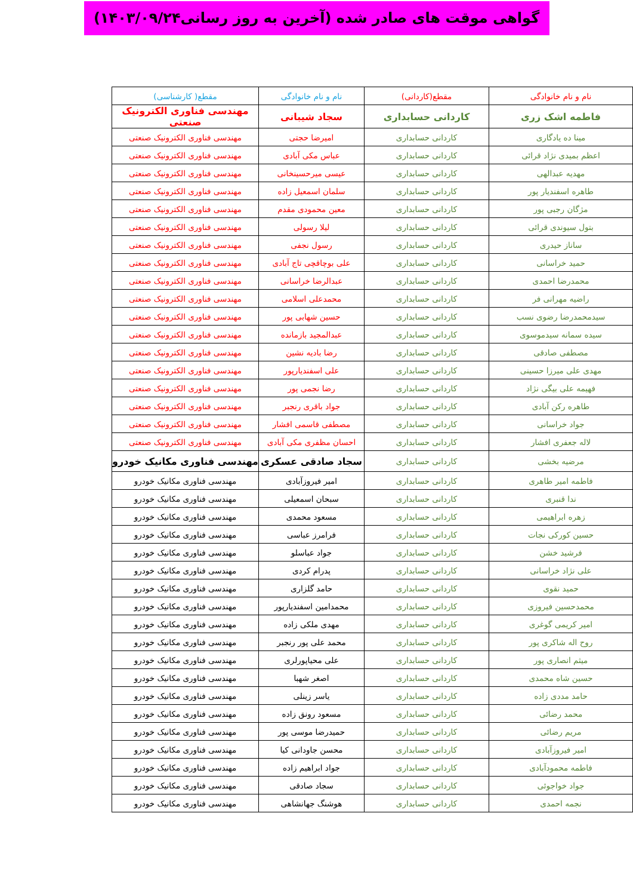گواهی موقت های صادر شده (آخرین به روز رسانی۱۴۰۳/۰۹/۲۴)
| نام و نام خانوادگی | مقطع(کاردانی) | نام و نام خانوادگی | مقطع( کارشناسی) |
| --- | --- | --- | --- |
| فاطمه اشک زری | کاردانی حسابداری | سجاد شیبانی | مهندسی فناوری الکترونیک صنعتی |
| مینا ده یادگاری | کاردانی حسابداری | امیرضا حجتی | مهندسی فناوری الکترونیک صنعتی |
| اعظم بمیدی نژاد قرائی | کاردانی حسابداری | عباس مکی آبادی | مهندسی فناوری الکترونیک صنعتی |
| مهدیه عبدالهی | کاردانی حسابداری | عیسی میرحسینخانی | مهندسی فناوری الکترونیک صنعتی |
| طاهره اسفندیار پور | کاردانی حسابداری | سلمان اسمعیل زاده | مهندسی فناوری الکترونیک صنعتی |
| مژگان رجبی پور | کاردانی حسابداری | معین محمودی مقدم | مهندسی فناوری الکترونیک صنعتی |
| بتول سیوندی قرائی | کاردانی حسابداری | لیلا رسولی | مهندسی فناوری الکترونیک صنعتی |
| ساناز حیدری | کاردانی حسابداری | رسول نجفی | مهندسی فناوری الکترونیک صنعتی |
| حمید خراسانی | کاردانی حسابداری | علی بوچاقچی تاج آبادی | مهندسی فناوری الکترونیک صنعتی |
| محمدرضا احمدی | کاردانی حسابداری | عبدالرضا خراسانی | مهندسی فناوری الکترونیک صنعتی |
| راضیه مهرانی فر | کاردانی حسابداری | محمدعلی اسلامی | مهندسی فناوری الکترونیک صنعتی |
| سیدمحمدرضا رضوی نسب | کاردانی حسابداری | حسین شهابی پور | مهندسی فناوری الکترونیک صنعتی |
| سیده سمانه سیدموسوی | کاردانی حسابداری | عبدالمجید بازمانده | مهندسی فناوری الکترونیک صنعتی |
| مصطفی صادقی | کاردانی حسابداری | رضا بادیه نشین | مهندسی فناوری الکترونیک صنعتی |
| مهدی علی میرزا حسینی | کاردانی حسابداری | علی اسفندیارپور | مهندسی فناوری الکترونیک صنعتی |
| فهیمه علی بیگی نژاد | کاردانی حسابداری | رضا نجمی پور | مهندسی فناوری الکترونیک صنعتی |
| طاهره رکن آبادی | کاردانی حسابداری | جواد باقری رنجبر | مهندسی فناوری الکترونیک صنعتی |
| جواد خراسانی | کاردانی حسابداری | مصطفی قاسمی افشار | مهندسی فناوری الکترونیک صنعتی |
| لاله جعفری افشار | کاردانی حسابداری | احسان مظفری مکی آبادی | مهندسی فناوری الکترونیک صنعتی |
| مرضیه بخشی | کاردانی حسابداری | سجاد صادقی عسکری | مهندسی فناوری مکانیک خودرو |
| فاطمه امیر طاهری | کاردانی حسابداری | امیر فیروزآبادی | مهندسی فناوری مکانیک خودرو |
| ندا قنبری | کاردانی حسابداری | سبحان اسمعیلی | مهندسی فناوری مکانیک خودرو |
| زهره ابراهیمی | کاردانی حسابداری | مسعود محمدی | مهندسی فناوری مکانیک خودرو |
| حسین کورکی نجات | کاردانی حسابداری | فرامرز عباسی | مهندسی فناوری مکانیک خودرو |
| فرشید خشن | کاردانی حسابداری | جواد عباسلو | مهندسی فناوری مکانیک خودرو |
| علی نژاد خراسانی | کاردانی حسابداری | پدرام کردی | مهندسی فناوری مکانیک خودرو |
| حمید نقوی | کاردانی حسابداری | حامد گلزاری | مهندسی فناوری مکانیک خودرو |
| محمدحسین فیروزی | کاردانی حسابداری | محمدامین اسفندیارپور | مهندسی فناوری مکانیک خودرو |
| امیر کریمی گوغری | کاردانی حسابداری | مهدی ملکی زاده | مهندسی فناوری مکانیک خودرو |
| روح اله شاکری پور | کاردانی حسابداری | محمد علی پور رنجبر | مهندسی فناوری مکانیک خودرو |
| میثم انصاری پور | کاردانی حسابداری | علی محیاپورلری | مهندسی فناوری مکانیک خودرو |
| حسین شاه محمدی | کاردانی حسابداری | اصغر شهبا | مهندسی فناوری مکانیک خودرو |
| حامد مددی زاده | کاردانی حسابداری | یاسر زینلی | مهندسی فناوری مکانیک خودرو |
| محمد رضائی | کاردانی حسابداری | مسعود رونق زاده | مهندسی فناوری مکانیک خودرو |
| مریم رضائی | کاردانی حسابداری | حمیدرضا موسی پور | مهندسی فناوری مکانیک خودرو |
| امیر فیروزآبادی | کاردانی حسابداری | محسن جاودانی کیا | مهندسی فناوری مکانیک خودرو |
| فاطمه محمودآبادی | کاردانی حسابداری | جواد ابراهیم زاده | مهندسی فناوری مکانیک خودرو |
| جواد خواجوئی | کاردانی حسابداری | سجاد صادقی | مهندسی فناوری مکانیک خودرو |
| نجمه احمدی | کاردانی حسابداری | هوشنگ جهانشاهی | مهندسی فناوری مکانیک خودرو |